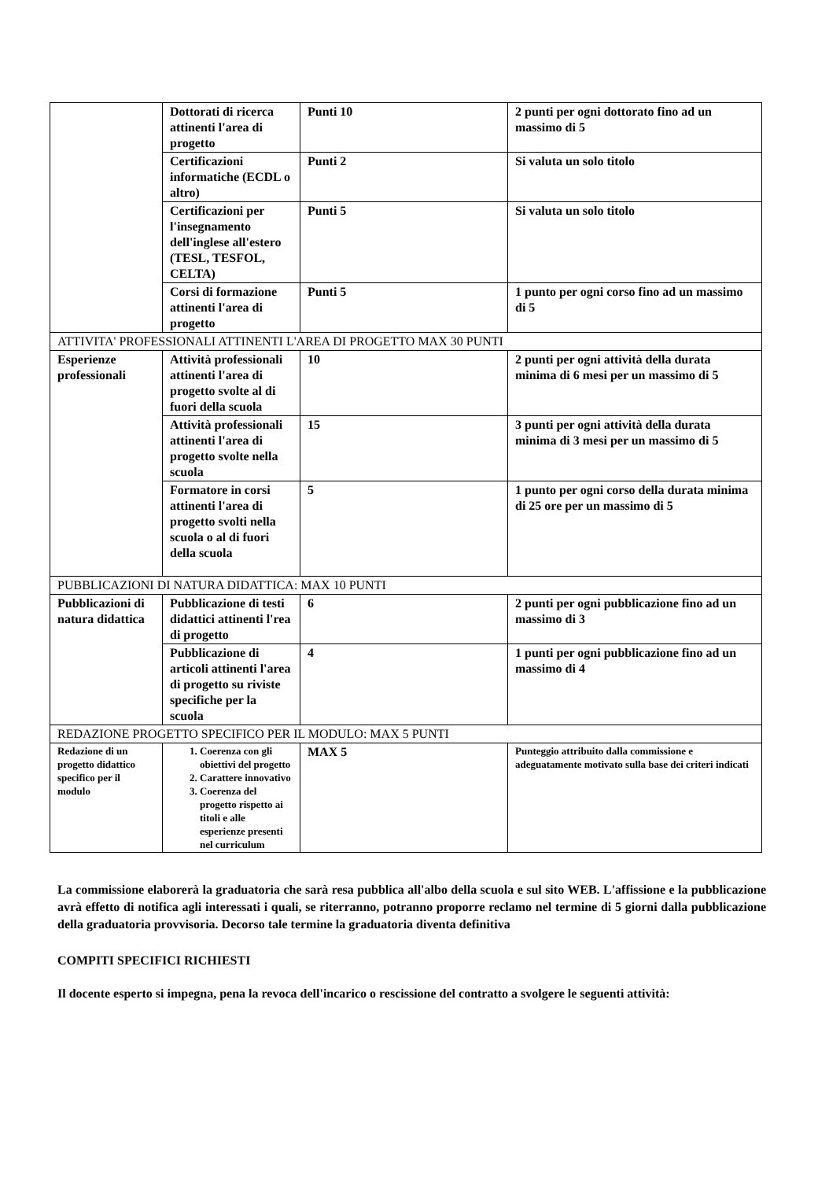| | Dottorati di ricerca attinenti l'area di progetto | Punti 10 | 2 punti per ogni dottorato fino ad un massimo di 5 |
| | Certificazioni informatiche (ECDL o altro) | Punti 2 | Si valuta un solo titolo |
| | Certificazioni per l'insegnamento dell'inglese all'estero (TESL, TESFOL, CELTA) | Punti 5 | Si valuta un solo titolo |
| | Corsi di formazione attinenti l'area di progetto | Punti 5 | 1 punto per ogni corso fino ad un massimo di 5 |
| ATTIVITA' PROFESSIONALI ATTINENTI L'AREA DI PROGETTO MAX 30 PUNTI | | | |
| Esperienze professionali | Attività professionali attinenti l'area di progetto svolte al di fuori della scuola | 10 | 2 punti per ogni attività della durata minima di 6 mesi per un massimo di 5 |
| | Attività professionali attinenti l'area di progetto svolte nella scuola | 15 | 3 punti per ogni attività della durata minima di 3 mesi per un massimo di 5 |
| | Formatore in corsi attinenti l'area di progetto svolti nella scuola o al di fuori della scuola | 5 | 1 punto per ogni corso della durata minima di 25 ore per un massimo di 5 |
| PUBBLICAZIONI DI NATURA DIDATTICA: MAX 10 PUNTI | | | |
| Pubblicazioni di natura didattica | Pubblicazione di testi didattici attinenti l'rea di progetto | 6 | 2 punti per ogni pubblicazione fino ad un massimo di 3 |
| | Pubblicazione di articoli attinenti l'area di progetto su riviste specifiche per la scuola | 4 | 1 punti per ogni pubblicazione fino ad un massimo di 4 |
| REDAZIONE PROGETTO SPECIFICO PER IL MODULO: MAX 5 PUNTI | | | |
| Redazione di un progetto didattico specifico per il modulo | 1. Coerenza con gli obiettivi del progetto 2. Carattere innovativo 3. Coerenza del progetto rispetto ai titoli e alle esperienze presenti nel curriculum | MAX 5 | Punteggio attribuito dalla commissione e adeguatamente motivato sulla base dei criteri indicati |
La commissione elaborerà la graduatoria che sarà resa pubblica all'albo della scuola e sul sito WEB. L'affissione e la pubblicazione avrà effetto di notifica agli interessati i quali, se riterranno, potranno proporre reclamo nel termine di 5 giorni dalla pubblicazione della graduatoria provvisoria. Decorso tale termine la graduatoria diventa definitiva
COMPITI SPECIFICI RICHIESTI
Il docente esperto si impegna, pena la revoca dell'incarico o rescissione del contratto a svolgere le seguenti attività: